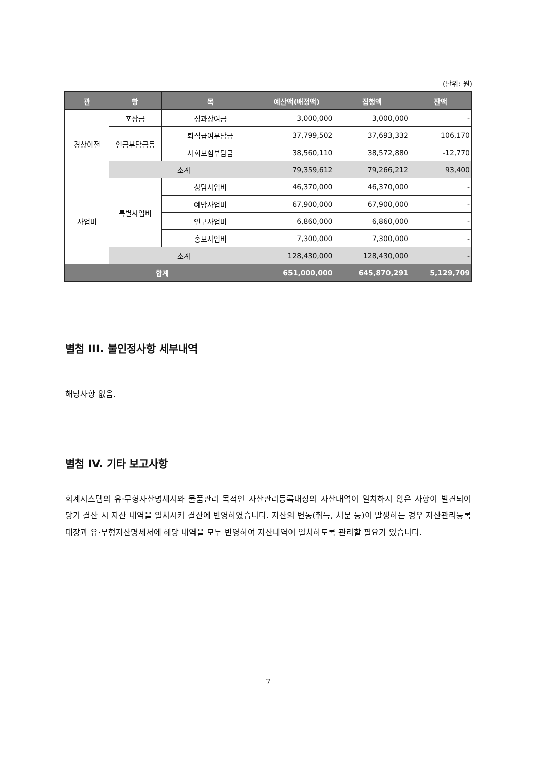(단위: 원)
| 관 | 항 | 목 | 예산액(배정액) | 집행액 | 잔액 |
| --- | --- | --- | --- | --- | --- |
| 경상이전 | 포상금 | 성과상여금 | 3,000,000 | 3,000,000 | - |
| | 연금부담금등 | 퇴직급여부담금 | 37,799,502 | 37,693,332 | 106,170 |
| | | 사회보험부담금 | 38,560,110 | 38,572,880 | -12,770 |
| | 소계 | | 79,359,612 | 79,266,212 | 93,400 |
| 사업비 | 특별사업비 | 상담사업비 | 46,370,000 | 46,370,000 | - |
| | | 예방사업비 | 67,900,000 | 67,900,000 | - |
| | | 연구사업비 | 6,860,000 | 6,860,000 | - |
| | | 홍보사업비 | 7,300,000 | 7,300,000 | - |
| | 소계 | | 128,430,000 | 128,430,000 | - |
| 합계 | | | 651,000,000 | 645,870,291 | 5,129,709 |
별첨 III. 불인정사항 세부내역
해당사항 없음.
별첨 IV. 기타 보고사항
회계시스템의 유·무형자산명세서와 물품관리 목적인 자산관리등록대장의 자산내역이 일치하지 않은 사항이 발견되어 당기 결산 시 자산 내역을 일치시켜 결산에 반영하였습니다. 자산의 변동(취득, 처분 등)이 발생하는 경우 자산관리등록대장과 유·무형자산명세서에 해당 내역을 모두 반영하여 자산내역이 일치하도록 관리할 필요가 있습니다.
7